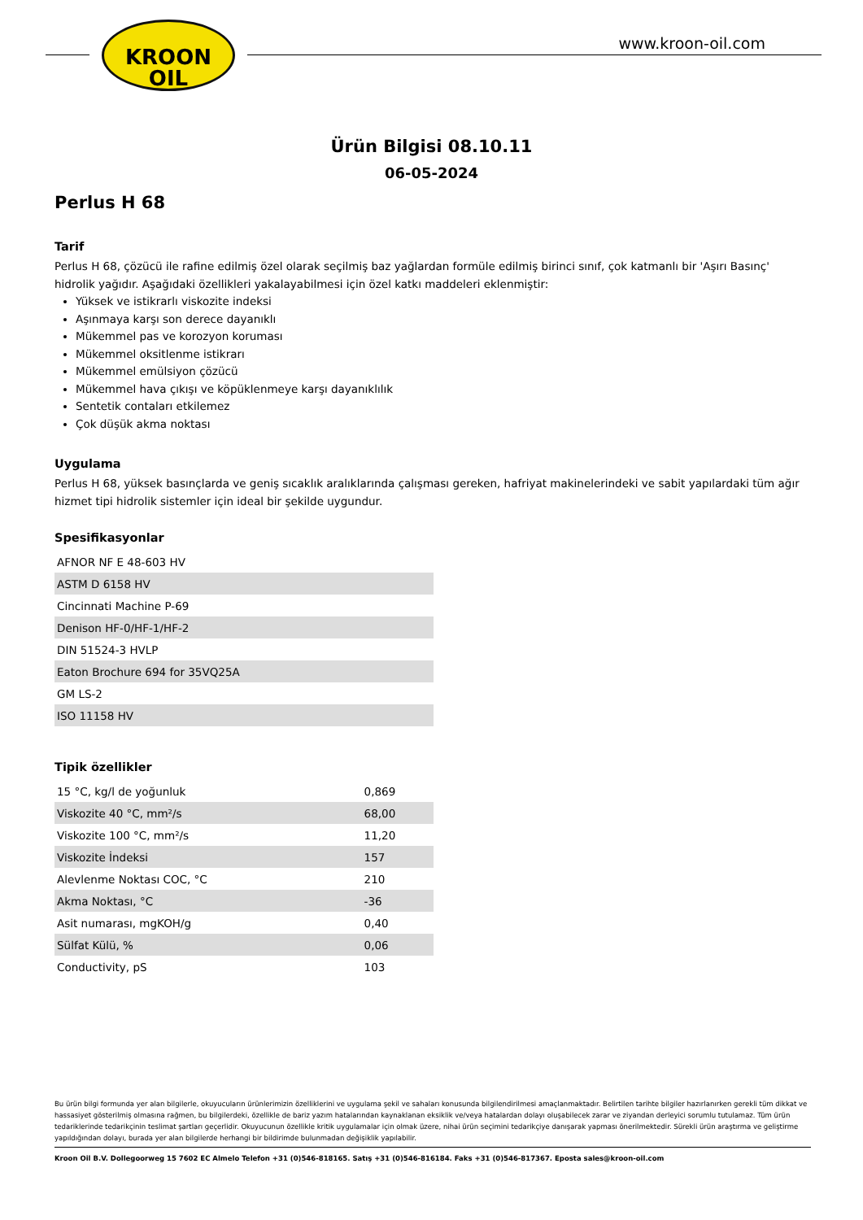KROON
OIL
www.kroon-oil.com
Ürün Bilgisi 08.10.11
06-05-2024
Perlus H 68
Tarif
Perlus H 68, çözücü ile rafine edilmiş özel olarak seçilmiş baz yağlardan formüle edilmiş birinci sınıf, çok katmanlı bir 'Aşırı Basınç' hidrolik yağıdır. Aşağıdaki özellikleri yakalayabilmesi için özel katkı maddeleri eklenmiştir:
Yüksek ve istikrarlı viskozite indeksi
Aşınmaya karşı son derece dayanıklı
Mükemmel pas ve korozyon koruması
Mükemmel oksitlenme istikrarı
Mükemmel emülsiyon çözücü
Mükemmel hava çıkışı ve köpüklenmeye karşı dayanıklılık
Sentetik contaları etkilemez
Çok düşük akma noktası
Uygulama
Perlus H 68, yüksek basınçlarda ve geniş sıcaklık aralıklarında çalışması gereken, hafriyat makinelerindeki ve sabit yapılardaki tüm ağır hizmet tipi hidrolik sistemler için ideal bir şekilde uygundur.
Spesifikasyonlar
| AFNOR NF E 48-603 HV |
| ASTM D 6158 HV |
| Cincinnati Machine P-69 |
| Denison HF-0/HF-1/HF-2 |
| DIN 51524-3 HVLP |
| Eaton Brochure 694 for 35VQ25A |
| GM LS-2 |
| ISO 11158 HV |
Tipik özellikler
| 15 °C, kg/l de yoğunluk | 0,869 |
| Viskozite 40 °C, mm²/s | 68,00 |
| Viskozite 100 °C, mm²/s | 11,20 |
| Viskozite İndeksi | 157 |
| Alevlenme Noktası COC, °C | 210 |
| Akma Noktası, °C | -36 |
| Asit numarası, mgKOH/g | 0,40 |
| Sülfat Külü, % | 0,06 |
| Conductivity, pS | 103 |
Bu ürün bilgi formunda yer alan bilgilerle, okuyucuların ürünlerimizin özelliklerini ve uygulama şekil ve sahaları konusunda bilgilendirilmesi amaçlanmaktadır. Belirtilen tarihte bilgiler hazırlanırken gerekli tüm dikkat ve hassasiyet gösterilmiş olmasına rağmen, bu bilgilerdeki, özellikle de bariz yazım hatalarından kaynaklanan eksiklik ve/veya hatalardan dolayı oluşabilecek zarar ve ziyandan derleyici sorumlu tutulamaz. Tüm ürün tedariklerinde tedarikçinin teslimat şartları geçerlidir. Okuyucunun özellikle kritik uygulamalar için olmak üzere, nihai ürün seçimini tedarikçiye danışarak yapması önerilmektedir. Sürekli ürün araştırma ve geliştirme yapıldığından dolayı, burada yer alan bilgilerde herhangi bir bildirimde bulunmadan değişiklik yapılabilir.
Kroon Oil B.V. Dollegoorweg 15 7602 EC Almelo Telefon +31 (0)546-818165. Satış +31 (0)546-816184. Faks +31 (0)546-817367. Eposta sales@kroon-oil.com